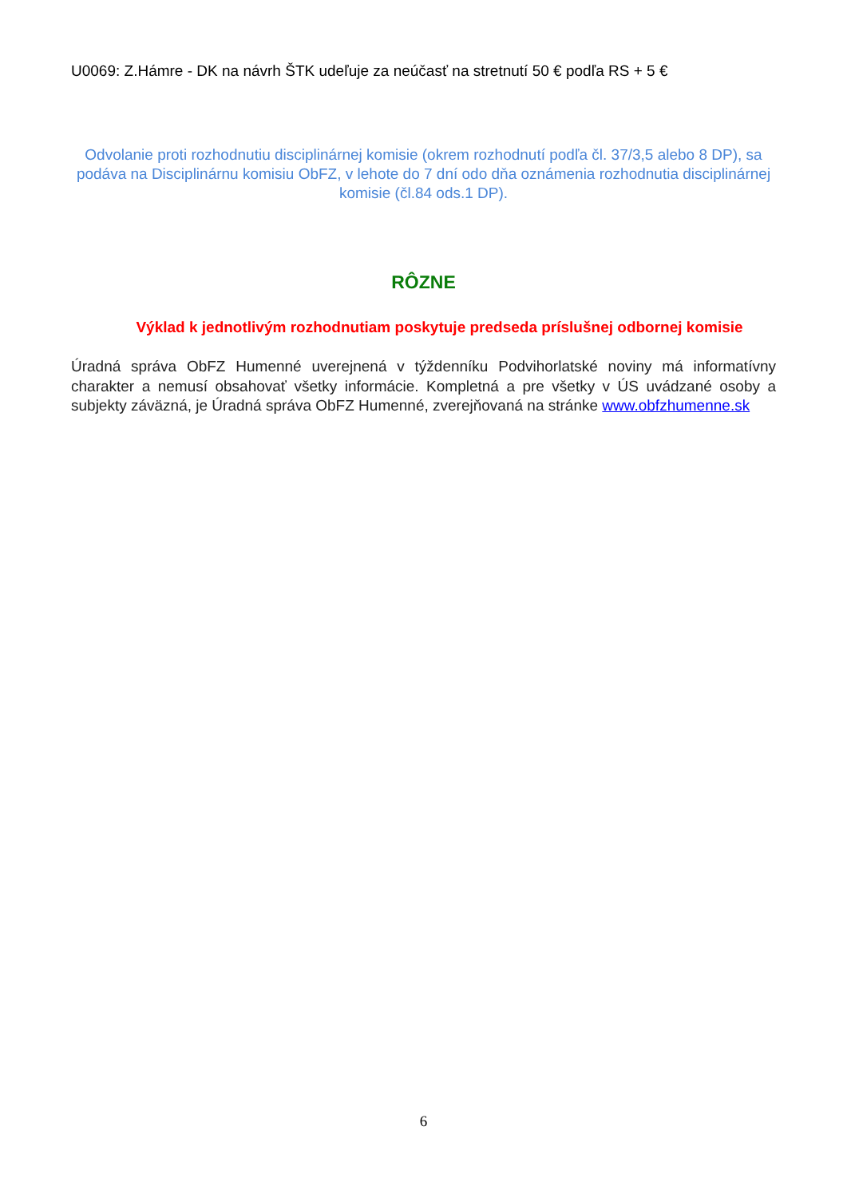U0069: Z.Hámre - DK na návrh ŠTK udeľuje za neúčasť na stretnutí 50 € podľa RS + 5 €
Odvolanie proti rozhodnutiu disciplinárnej komisie (okrem rozhodnutí podľa čl. 37/3,5 alebo 8 DP), sa podáva na Disciplinárnu komisiu ObFZ, v lehote do 7 dní odo dňa oznámenia rozhodnutia disciplinárnej komisie (čl.84 ods.1 DP).
RÔZNE
Výklad k jednotlivým rozhodnutiam poskytuje predseda príslušnej odbornej komisie
Úradná správa ObFZ Humenné uverejnená v týždenníku Podvihorlatské noviny má informatívny charakter a nemusí obsahovať všetky informácie. Kompletná a pre všetky v ÚS uvádzané osoby a subjekty záväzná, je Úradná správa ObFZ Humenné, zverejňovaná na stránke www.obfzhumenne.sk
6